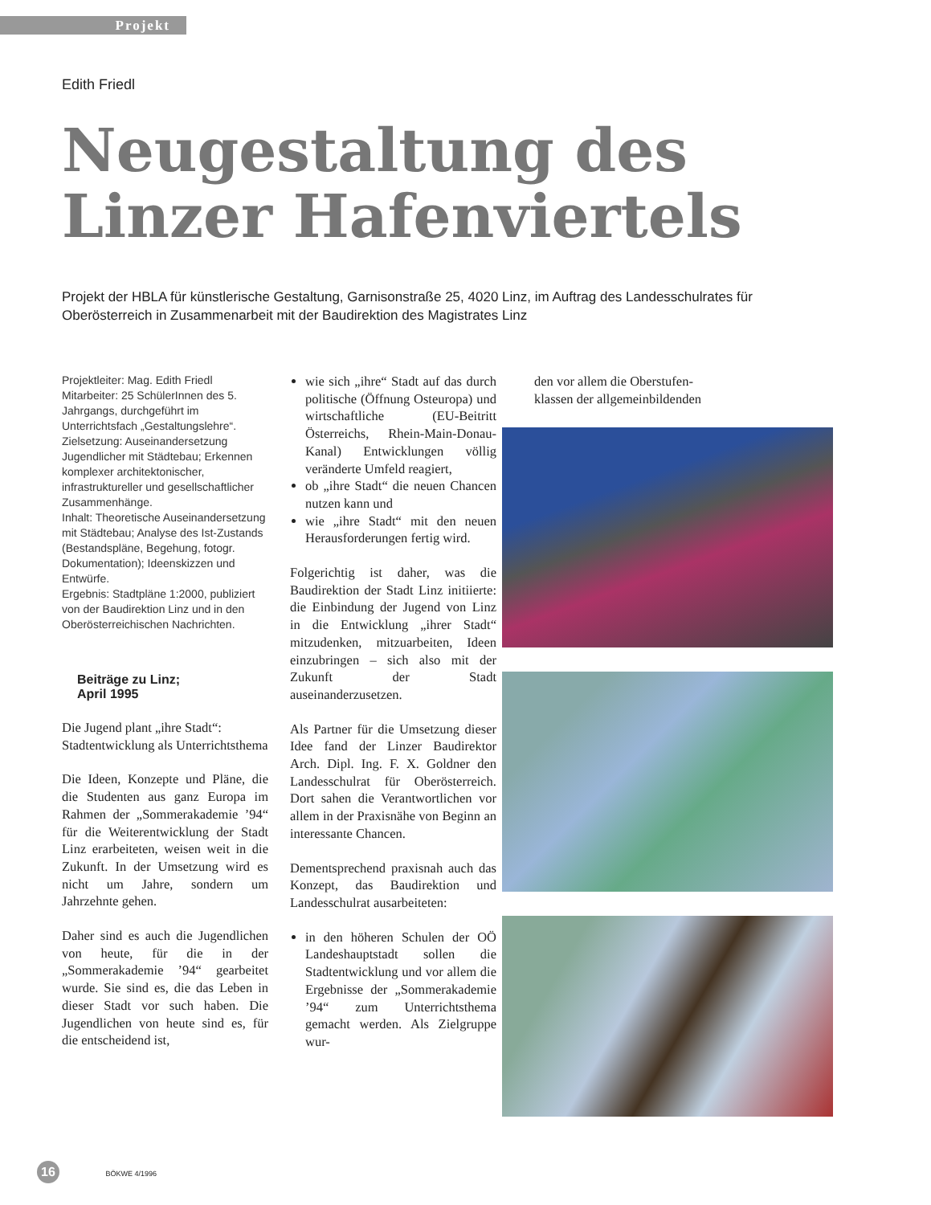Projekt
Edith Friedl
Neugestaltung des
Linzer Hafenviertels
Projekt der HBLA für künstlerische Gestaltung, Garnisonstraße 25, 4020 Linz, im Auftrag des Landes­schulrates für Oberösterreich in Zusammenarbeit mit der Baudirektion des Magistrates Linz
Projektleiter: Mag. Edith Friedl
Mitarbeiter: 25 SchülerInnen des 5. Jahrgangs, durchgeführt im Unterrichtsfach „Gestaltungslehre“.
Zielsetzung: Auseinandersetzung Jugendlicher mit Städtebau; Erkennen komplexer architektonischer, infrastruktureller und gesellschaftlicher Zusammenhänge.
Inhalt: Theoretische Auseinandersetzung mit Städtebau; Analyse des Ist-Zustands (Bestandspläne, Begehung, fotogr. Dokumentation); Ideenskizzen und Entwürfe.
Ergebnis: Stadtpläne 1:2000, publiziert von der Baudirektion Linz und in den Oberösterreichischen Nachrichten.
Beiträge zu Linz;
April 1995
Die Jugend plant „ihre Stadt“: Stadtentwicklung als Unterrichtsthema
Die Ideen, Konzepte und Pläne, die die Studenten aus ganz Europa im Rahmen der „Sommerakademie ’94“ für die Weiterentwicklung der Stadt Linz erarbeiteten, weisen weit in die Zukunft. In der Umsetzung wird es nicht um Jahre, sondern um Jahrzehnte gehen.
Daher sind es auch die Jugendlichen von heute, für die in der „Sommerakademie ’94“ gearbeitet wurde. Sie sind es, die das Leben in dieser Stadt vor such haben. Die Jugendlichen von heute sind es, für die entscheidend ist,
wie sich „ihre“ Stadt auf das durch politische (Öffnung Osteuropa) und wirtschaftliche (EU-Beitritt Österreichs, Rhein-Main-Donau-Kanal) Entwicklungen völlig veränderte Umfeld reagiert,
ob „ihre Stadt“ die neuen Chancen nutzen kann und
wie „ihre Stadt“ mit den neuen Herausforderungen fertig wird.
Folgerichtig ist daher, was die Baudirektion der Stadt Linz initiierte: die Einbindung der Jugend von Linz in die Entwicklung „ihrer Stadt“ mitzudenken, mitzuarbeiten, Ideen einzubringen – sich also mit der Zukunft der Stadt auseinanderzusetzen.
Als Partner für die Umsetzung dieser Idee fand der Linzer Baudirektor Arch. Dipl. Ing. F. X. Goldner den Landesschulrat für Oberösterreich. Dort sahen die Verantwortlichen vor allem in der Praxisnähe von Beginn an interessante Chancen.
Dementsprechend praxisnah auch das Konzept, das Baudirektion und Landesschulrat ausarbeiteten:
in den höheren Schulen der OÖ Landeshauptstadt sollen die Stadtentwicklung und vor allem die Ergebnisse der „Sommerakademie ’94“ zum Unterrichtsthema gemacht werden. Als Zielgruppe wur-
den vor allem die Oberstufen­klassen der allgemeinbildenden
16 BÖKWE 4/1996